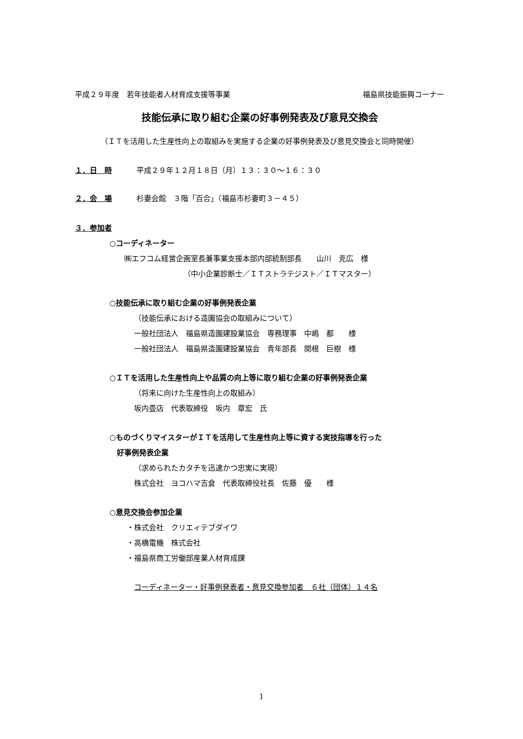平成２９年度　若年技能者人材育成支援等事業 福島県技能振興コーナー
技能伝承に取り組む企業の好事例発表及び意見交換会
（ＩＴを活用した生産性向上の取組みを実施する企業の好事例発表及び意見交換会と同時開催）
１．日　時 平成２９年１２月１８日（月）１３：３０～１６：３０
２．会　場 杉妻会館　３階「百合」（福島市杉妻町３－４５）
３．参加者
○コーディネーター
㈱エフコム経営企画室長兼事業支援本部内部統制部長　　山川　克広　様
（中小企業診断士／ＩＴストラテジスト／ＩＴマスター）
○技能伝承に取り組む企業の好事例発表企業
（技能伝承における造園協会の取組みについて）
一般社団法人　福島県造園建設業協会　専務理事　中嶋　都　　様
一般社団法人　福島県造園建設業協会　青年部長　関根　巨樹　様
○ＩＴを活用した生産性向上や品質の向上等に取り組む企業の好事例発表企業
（将来に向けた生産性向上の取組み）
坂内畳店　代表取締役　坂内　章宏　氏
○ものづくりマイスターがＩＴを活用して生産性向上等に資する実技指導を行った
　好事例発表企業
（求められたカタチを迅速かつ忠実に実現）
株式会社　ヨコハマ吉倉　代表取締役社長　佐藤　優　　様
○意見交換会参加企業
・株式会社　クリエィテブダイワ
・高橋電機　株式会社
・福島県商工労働部産業人材育成課
コーディネーター・好事例発表者・意見交換参加者　６社（団体）１４名
1